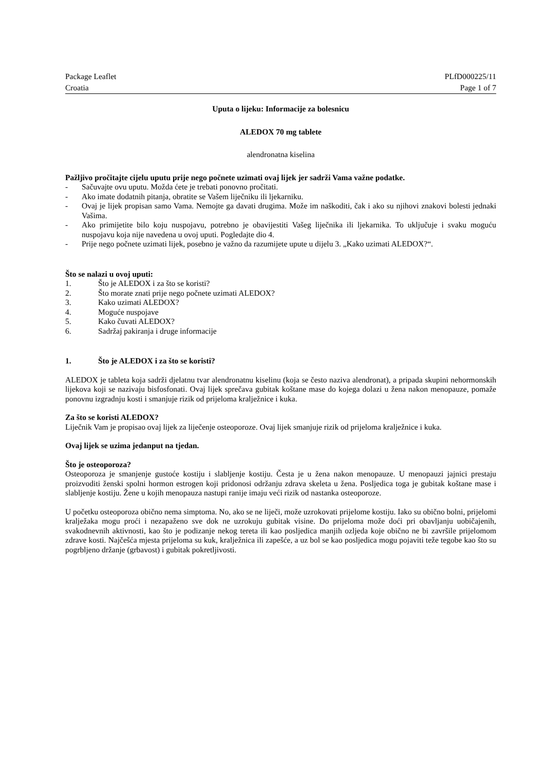Package Leaflet PLfD000225/11
Croatia Page 1 of 7
Uputa o lijeku: Informacije za bolesnicu
ALEDOX 70 mg tablete
alendronatna kiselina
Pažljivo pročitajte cijelu uputu prije nego počnete uzimati ovaj lijek jer sadrži Vama važne podatke.
- Sačuvajte ovu uputu. Možda ćete je trebati ponovno pročitati.
- Ako imate dodatnih pitanja, obratite se Vašem liječniku ili ljekarniku.
- Ovaj je lijek propisan samo Vama. Nemojte ga davati drugima. Može im naškoditi, čak i ako su njihovi znakovi bolesti jednaki Vašima.
- Ako primijetite bilo koju nuspojavu, potrebno je obavijestiti Vašeg liječnika ili ljekarnika. To uključuje i svaku moguću nuspojavu koja nije navedena u ovoj uputi. Pogledajte dio 4.
- Prije nego počnete uzimati lijek, posebno je važno da razumijete upute u dijelu 3. „Kako uzimati ALEDOX?“.
Što se nalazi u ovoj uputi:
1. Što je ALEDOX i za što se koristi?
2. Što morate znati prije nego počnete uzimati ALEDOX?
3. Kako uzimati ALEDOX?
4. Moguće nuspojave
5. Kako čuvati ALEDOX?
6. Sadržaj pakiranja i druge informacije
1. Što je ALEDOX i za što se koristi?
ALEDOX je tableta koja sadrži djelatnu tvar alendronatnu kiselinu (koja se često naziva alendronat), a pripada skupini nehormonskih lijekova koji se nazivaju bisfosfonati. Ovaj lijek sprečava gubitak koštane mase do kojega dolazi u žena nakon menopauze, pomaže ponovnu izgradnju kosti i smanjuje rizik od prijeloma kralježnice i kuka.
Za što se koristi ALEDOX?
Liječnik Vam je propisao ovaj lijek za liječenje osteoporoze. Ovaj lijek smanjuje rizik od prijeloma kralježnice i kuka.
Ovaj lijek se uzima jedanput na tjedan.
Što je osteoporoza?
Osteoporoza je smanjenje gustoće kostiju i slabljenje kostiju. Česta je u žena nakon menopauze. U menopauzi jajnici prestaju proizvoditi ženski spolni hormon estrogen koji pridonosi održanju zdrava skeleta u žena. Posljedica toga je gubitak koštane mase i slabljenje kostiju. Žene u kojih menopauza nastupi ranije imaju veći rizik od nastanka osteoporoze.
U početku osteoporoza obično nema simptoma. No, ako se ne liječi, može uzrokovati prijelome kostiju. Iako su obično bolni, prijelomi kralježaka mogu proći i nezapaženo sve dok ne uzrokuju gubitak visine. Do prijeloma može doći pri obavljanju uobičajenih, svakodnevnih aktivnosti, kao što je podizanje nekog tereta ili kao posljedica manjih ozljeda koje obično ne bi završile prijelomom zdrave kosti. Najčešća mjesta prijeloma su kuk, kralježnica ili zapešće, a uz bol se kao posljedica mogu pojaviti teže tegobe kao što su pogrbljeno držanje (grbavost) i gubitak pokretljivosti.